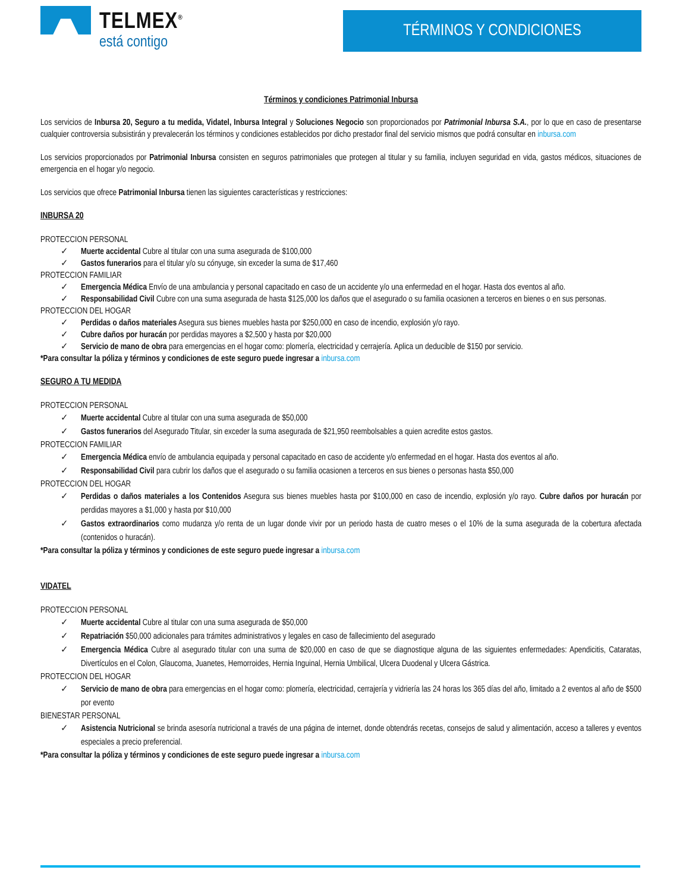TELMEX<sup>®</sup>
está contigo
TÉRMINOS Y CONDICIONES
Términos y condiciones Patrimonial Inbursa
Los servicios de Inbursa 20, Seguro a tu medida, Vidatel, Inbursa Integral y Soluciones Negocio son proporcionados por Patrimonial Inbursa S.A., por lo que en caso de presentarse cualquier controversia subsistirán y prevalecerán los términos y condiciones establecidos por dicho prestador final del servicio mismos que podrá consultar en inbursa.com
Los servicios proporcionados por Patrimonial Inbursa consisten en seguros patrimoniales que protegen al titular y su familia, incluyen seguridad en vida, gastos médicos, situaciones de emergencia en el hogar y/o negocio.
Los servicios que ofrece Patrimonial Inbursa tienen las siguientes características y restricciones:
INBURSA 20
PROTECCION PERSONAL
✓ Muerte accidental Cubre al titular con una suma asegurada de $100,000
✓ Gastos funerarios para el titular y/o su cónyuge, sin exceder la suma de $17,460
PROTECCION FAMILIAR
✓ Emergencia Médica Envío de una ambulancia y personal capacitado en caso de un accidente y/o una enfermedad en el hogar. Hasta dos eventos al año.
✓ Responsabilidad Civil Cubre con una suma asegurada de hasta $125,000 los daños que el asegurado o su familia ocasionen a terceros en bienes o en sus personas.
PROTECCION DEL HOGAR
✓ Perdidas o daños materiales Asegura sus bienes muebles hasta por $250,000 en caso de incendio, explosión y/o rayo.
✓ Cubre daños por huracán por perdidas mayores a $2,500 y hasta por $20,000
✓ Servicio de mano de obra para emergencias en el hogar como: plomería, electricidad y cerrajería. Aplica un deducible de $150 por servicio.
*Para consultar la póliza y términos y condiciones de este seguro puede ingresar a inbursa.com
SEGURO A TU MEDIDA
PROTECCION PERSONAL
✓ Muerte accidental Cubre al titular con una suma asegurada de $50,000
✓ Gastos funerarios del Asegurado Titular, sin exceder la suma asegurada de $21,950 reembolsables a quien acredite estos gastos.
PROTECCION FAMILIAR
✓ Emergencia Médica envío de ambulancia equipada y personal capacitado en caso de accidente y/o enfermedad en el hogar. Hasta dos eventos al año.
✓ Responsabilidad Civil para cubrir los daños que el asegurado o su familia ocasionen a terceros en sus bienes o personas hasta $50,000
PROTECCION DEL HOGAR
✓ Perdidas o daños materiales a los Contenidos Asegura sus bienes muebles hasta por $100,000 en caso de incendio, explosión y/o rayo. Cubre daños por huracán por perdidas mayores a $1,000 y hasta por $10,000
✓ Gastos extraordinarios como mudanza y/o renta de un lugar donde vivir por un periodo hasta de cuatro meses o el 10% de la suma asegurada de la cobertura afectada (contenidos o huracán).
*Para consultar la póliza y términos y condiciones de este seguro puede ingresar a inbursa.com
VIDATEL
PROTECCION PERSONAL
✓ Muerte accidental Cubre al titular con una suma asegurada de $50,000
✓ Repatriación $50,000 adicionales para trámites administrativos y legales en caso de fallecimiento del asegurado
✓ Emergencia Médica Cubre al asegurado titular con una suma de $20,000 en caso de que se diagnostique alguna de las siguientes enfermedades: Apendicitis, Cataratas, Divertículos en el Colon, Glaucoma, Juanetes, Hemorroides, Hernia Inguinal, Hernia Umbilical, Ulcera Duodenal y Ulcera Gástrica.
PROTECCION DEL HOGAR
✓ Servicio de mano de obra para emergencias en el hogar como: plomería, electricidad, cerrajería y vidriería las 24 horas los 365 días del año, limitado a 2 eventos al año de $500 por evento
BIENESTAR PERSONAL
✓ Asistencia Nutricional se brinda asesoría nutricional a través de una página de internet, donde obtendrás recetas, consejos de salud y alimentación, acceso a talleres y eventos especiales a precio preferencial.
*Para consultar la póliza y términos y condiciones de este seguro puede ingresar a inbursa.com